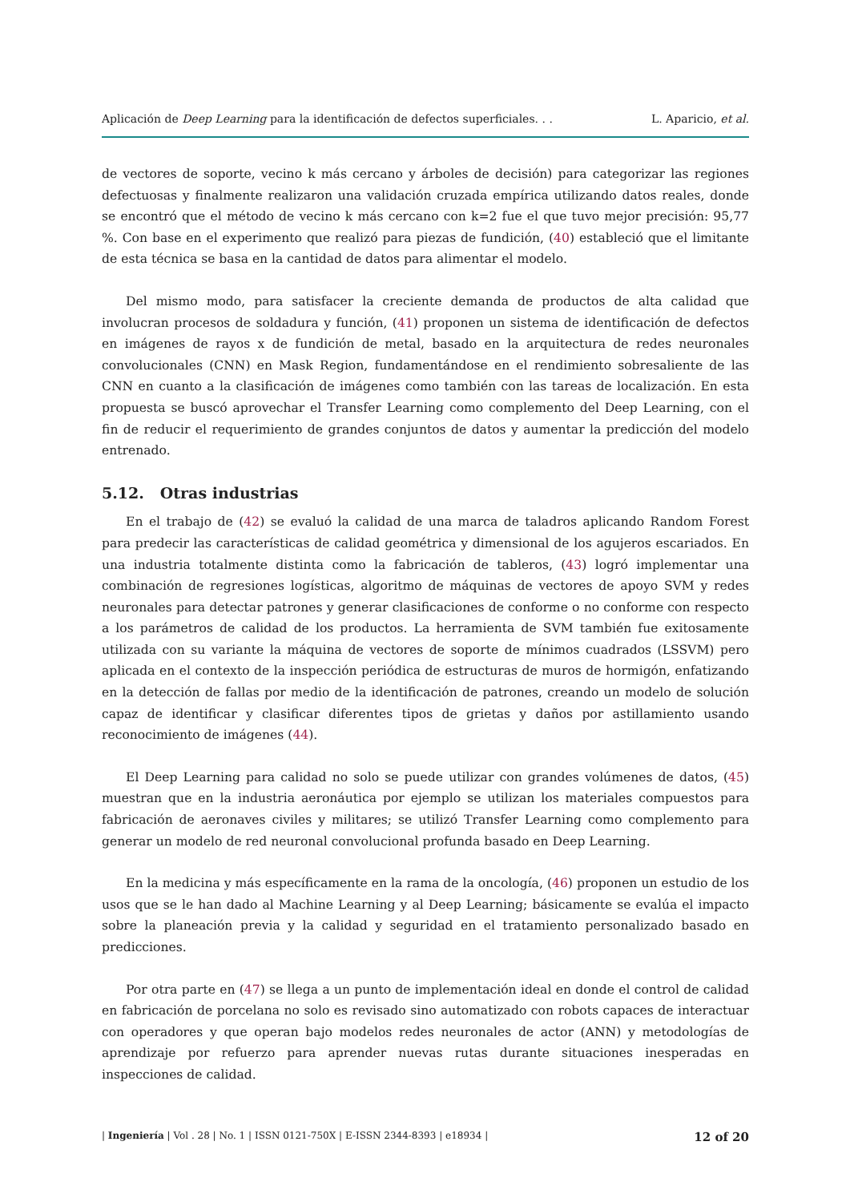Aplicación de Deep Learning para la identificación de defectos superficiales. . . L. Aparicio, et al.
de vectores de soporte, vecino k más cercano y árboles de decisión) para categorizar las regiones defectuosas y finalmente realizaron una validación cruzada empírica utilizando datos reales, donde se encontró que el método de vecino k más cercano con k=2 fue el que tuvo mejor precisión: 95,77 %. Con base en el experimento que realizó para piezas de fundición, (40) estableció que el limitante de esta técnica se basa en la cantidad de datos para alimentar el modelo.
Del mismo modo, para satisfacer la creciente demanda de productos de alta calidad que involucran procesos de soldadura y función, (41) proponen un sistema de identificación de defectos en imágenes de rayos x de fundición de metal, basado en la arquitectura de redes neuronales convolucionales (CNN) en Mask Region, fundamentándose en el rendimiento sobresaliente de las CNN en cuanto a la clasificación de imágenes como también con las tareas de localización. En esta propuesta se buscó aprovechar el Transfer Learning como complemento del Deep Learning, con el fin de reducir el requerimiento de grandes conjuntos de datos y aumentar la predicción del modelo entrenado.
5.12. Otras industrias
En el trabajo de (42) se evaluó la calidad de una marca de taladros aplicando Random Forest para predecir las características de calidad geométrica y dimensional de los agujeros escariados. En una industria totalmente distinta como la fabricación de tableros, (43) logró implementar una combinación de regresiones logísticas, algoritmo de máquinas de vectores de apoyo SVM y redes neuronales para detectar patrones y generar clasificaciones de conforme o no conforme con respecto a los parámetros de calidad de los productos. La herramienta de SVM también fue exitosamente utilizada con su variante la máquina de vectores de soporte de mínimos cuadrados (LSSVM) pero aplicada en el contexto de la inspección periódica de estructuras de muros de hormigón, enfatizando en la detección de fallas por medio de la identificación de patrones, creando un modelo de solución capaz de identificar y clasificar diferentes tipos de grietas y daños por astillamiento usando reconocimiento de imágenes (44).
El Deep Learning para calidad no solo se puede utilizar con grandes volúmenes de datos, (45) muestran que en la industria aeronáutica por ejemplo se utilizan los materiales compuestos para fabricación de aeronaves civiles y militares; se utilizó Transfer Learning como complemento para generar un modelo de red neuronal convolucional profunda basado en Deep Learning.
En la medicina y más específicamente en la rama de la oncología, (46) proponen un estudio de los usos que se le han dado al Machine Learning y al Deep Learning; básicamente se evalúa el impacto sobre la planeación previa y la calidad y seguridad en el tratamiento personalizado basado en predicciones.
Por otra parte en (47) se llega a un punto de implementación ideal en donde el control de calidad en fabricación de porcelana no solo es revisado sino automatizado con robots capaces de interactuar con operadores y que operan bajo modelos redes neuronales de actor (ANN) y metodologías de aprendizaje por refuerzo para aprender nuevas rutas durante situaciones inesperadas en inspecciones de calidad.
| Ingeniería | Vol . 28 | No. 1 | ISSN 0121-750X | E-ISSN 2344-8393 | e18934 | 12 of 20